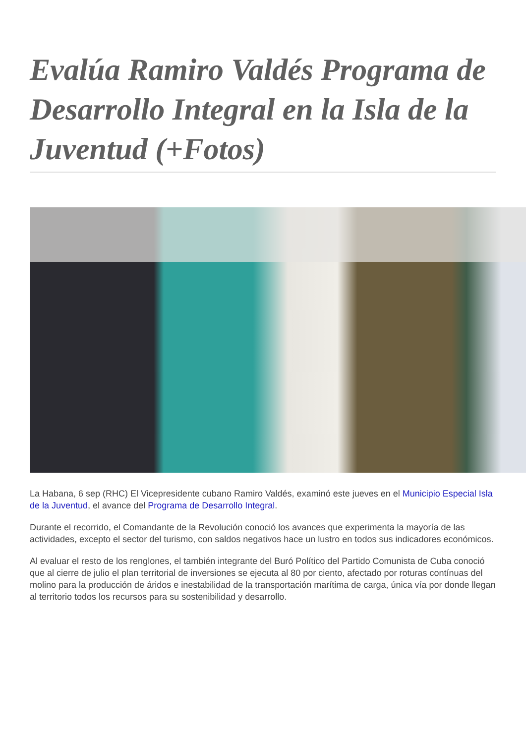Evalúa Ramiro Valdés Programa de Desarrollo Integral en la Isla de la Juventud (+Fotos)
La Habana, 6 sep (RHC) El Vicepresidente cubano Ramiro Valdés, examinó este jueves en el Municipio Especial Isla de la Juventud, el avance del Programa de Desarrollo Integral.
Durante el recorrido, el Comandante de la Revolución conoció los avances que experimenta la mayoría de las actividades, excepto el sector del turismo, con saldos negativos hace un lustro en todos sus indicadores económicos.
Al evaluar el resto de los renglones, el también integrante del Buró Político del Partido Comunista de Cuba conoció que al cierre de julio el plan territorial de inversiones se ejecuta al 80 por ciento, afectado por roturas contínuas del molino para la producción de áridos e inestabilidad de la transportación marítima de carga, única vía por donde llegan al territorio todos los recursos para su sostenibilidad y desarrollo.